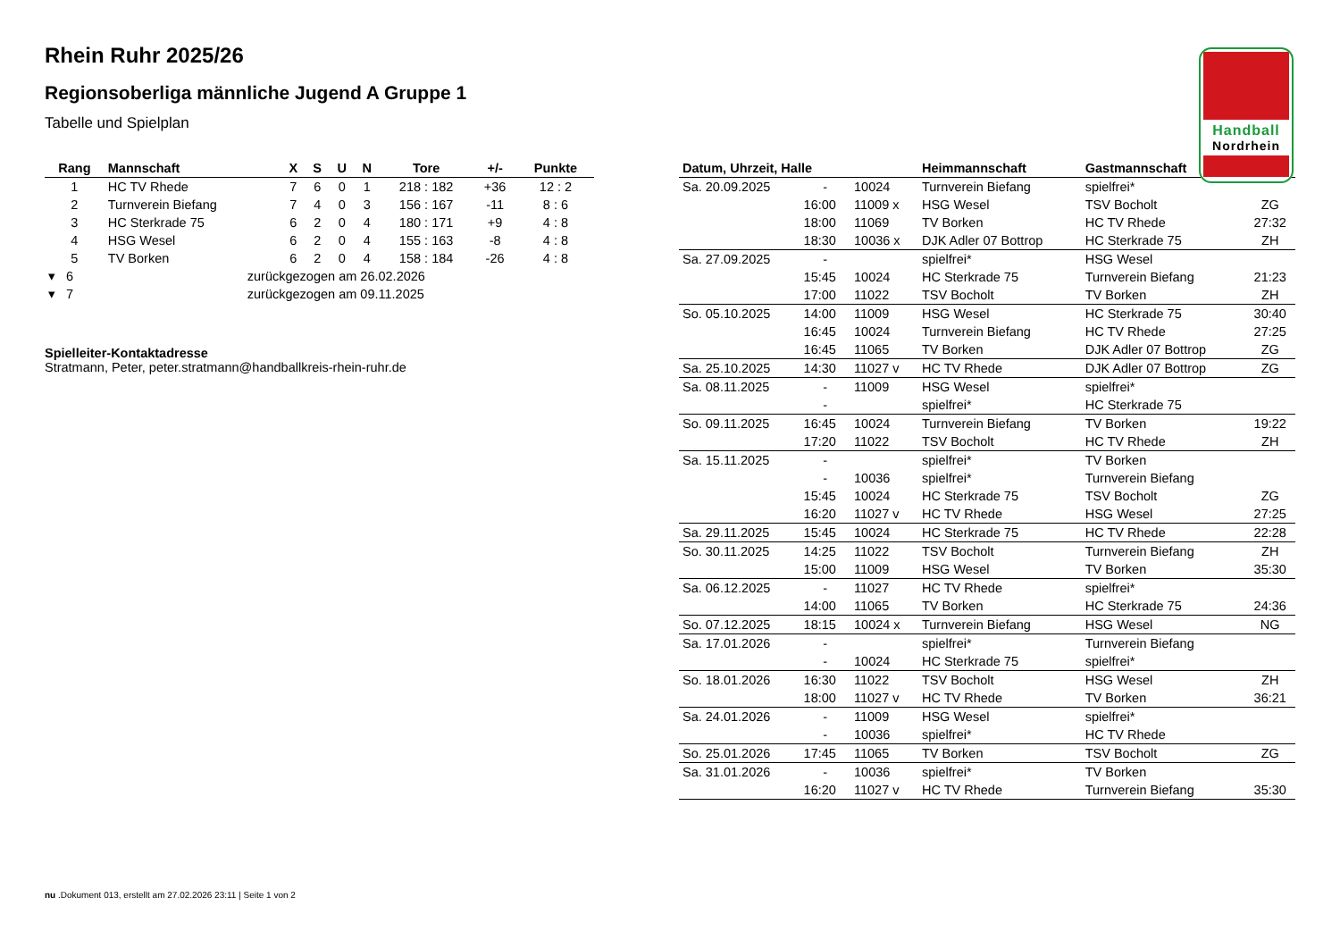Handball
Nordrhein
Rhein Ruhr 2025/26
Regionsoberliga männliche Jugend A Gruppe 1
Tabelle und Spielplan
| Rang | Mannschaft | X | S | U | N | Tore | +/- | Punkte |
| --- | --- | --- | --- | --- | --- | --- | --- | --- |
| 1 | HC TV Rhede | 7 | 6 | 0 | 1 | 218 : 182 | +36 | 12 : 2 |
| 2 | Turnverein Biefang | 7 | 4 | 0 | 3 | 156 : 167 | -11 | 8 : 6 |
| 3 | HC Sterkrade 75 | 6 | 2 | 0 | 4 | 180 : 171 | +9 | 4 : 8 |
| 4 | HSG Wesel | 6 | 2 | 0 | 4 | 155 : 163 | -8 | 4 : 8 |
| 5 | TV Borken | 6 | 2 | 0 | 4 | 158 : 184 | -26 | 4 : 8 |
| ▾ 6 | zurückgezogen am 26.02.2026 | | | | | | | |
| ▾ 7 | zurückgezogen am 09.11.2025 | | | | | | | |
Spielleiter-Kontaktadresse
Stratmann, Peter, peter.stratmann@handballkreis-rhein-ruhr.de
| Datum, Uhrzeit, Halle | | | Heimmannschaft | Gastmannschaft | |
| --- | --- | --- | --- | --- | --- |
| Sa. 20.09.2025 | - | 10024 | Turnverein Biefang | spielfrei* | |
| | 16:00 | 11009 x | HSG Wesel | TSV Bocholt | ZG |
| | 18:00 | 11069 | TV Borken | HC TV Rhede | 27:32 |
| | 18:30 | 10036 x | DJK Adler 07 Bottrop | HC Sterkrade 75 | ZH |
| Sa. 27.09.2025 | - | | spielfrei* | HSG Wesel | |
| | 15:45 | 10024 | HC Sterkrade 75 | Turnverein Biefang | 21:23 |
| | 17:00 | 11022 | TSV Bocholt | TV Borken | ZH |
| So. 05.10.2025 | 14:00 | 11009 | HSG Wesel | HC Sterkrade 75 | 30:40 |
| | 16:45 | 10024 | Turnverein Biefang | HC TV Rhede | 27:25 |
| | 16:45 | 11065 | TV Borken | DJK Adler 07 Bottrop | ZG |
| Sa. 25.10.2025 | 14:30 | 11027 v | HC TV Rhede | DJK Adler 07 Bottrop | ZG |
| Sa. 08.11.2025 | - | 11009 | HSG Wesel | spielfrei* | |
| | - | | spielfrei* | HC Sterkrade 75 | |
| So. 09.11.2025 | 16:45 | 10024 | Turnverein Biefang | TV Borken | 19:22 |
| | 17:20 | 11022 | TSV Bocholt | HC TV Rhede | ZH |
| Sa. 15.11.2025 | - | | spielfrei* | TV Borken | |
| | - | 10036 | spielfrei* | Turnverein Biefang | |
| | 15:45 | 10024 | HC Sterkrade 75 | TSV Bocholt | ZG |
| | 16:20 | 11027 v | HC TV Rhede | HSG Wesel | 27:25 |
| Sa. 29.11.2025 | 15:45 | 10024 | HC Sterkrade 75 | HC TV Rhede | 22:28 |
| So. 30.11.2025 | 14:25 | 11022 | TSV Bocholt | Turnverein Biefang | ZH |
| | 15:00 | 11009 | HSG Wesel | TV Borken | 35:30 |
| Sa. 06.12.2025 | - | 11027 | HC TV Rhede | spielfrei* | |
| | 14:00 | 11065 | TV Borken | HC Sterkrade 75 | 24:36 |
| So. 07.12.2025 | 18:15 | 10024 x | Turnverein Biefang | HSG Wesel | NG |
| Sa. 17.01.2026 | - | | spielfrei* | Turnverein Biefang | |
| | - | 10024 | HC Sterkrade 75 | spielfrei* | |
| So. 18.01.2026 | 16:30 | 11022 | TSV Bocholt | HSG Wesel | ZH |
| | 18:00 | 11027 v | HC TV Rhede | TV Borken | 36:21 |
| Sa. 24.01.2026 | - | 11009 | HSG Wesel | spielfrei* | |
| | - | 10036 | spielfrei* | HC TV Rhede | |
| So. 25.01.2026 | 17:45 | 11065 | TV Borken | TSV Bocholt | ZG |
| Sa. 31.01.2026 | - | 10036 | spielfrei* | TV Borken | |
| | 16:20 | 11027 v | HC TV Rhede | Turnverein Biefang | 35:30 |
nu .Dokument 013, erstellt am 27.02.2026 23:11 | Seite 1 von 2